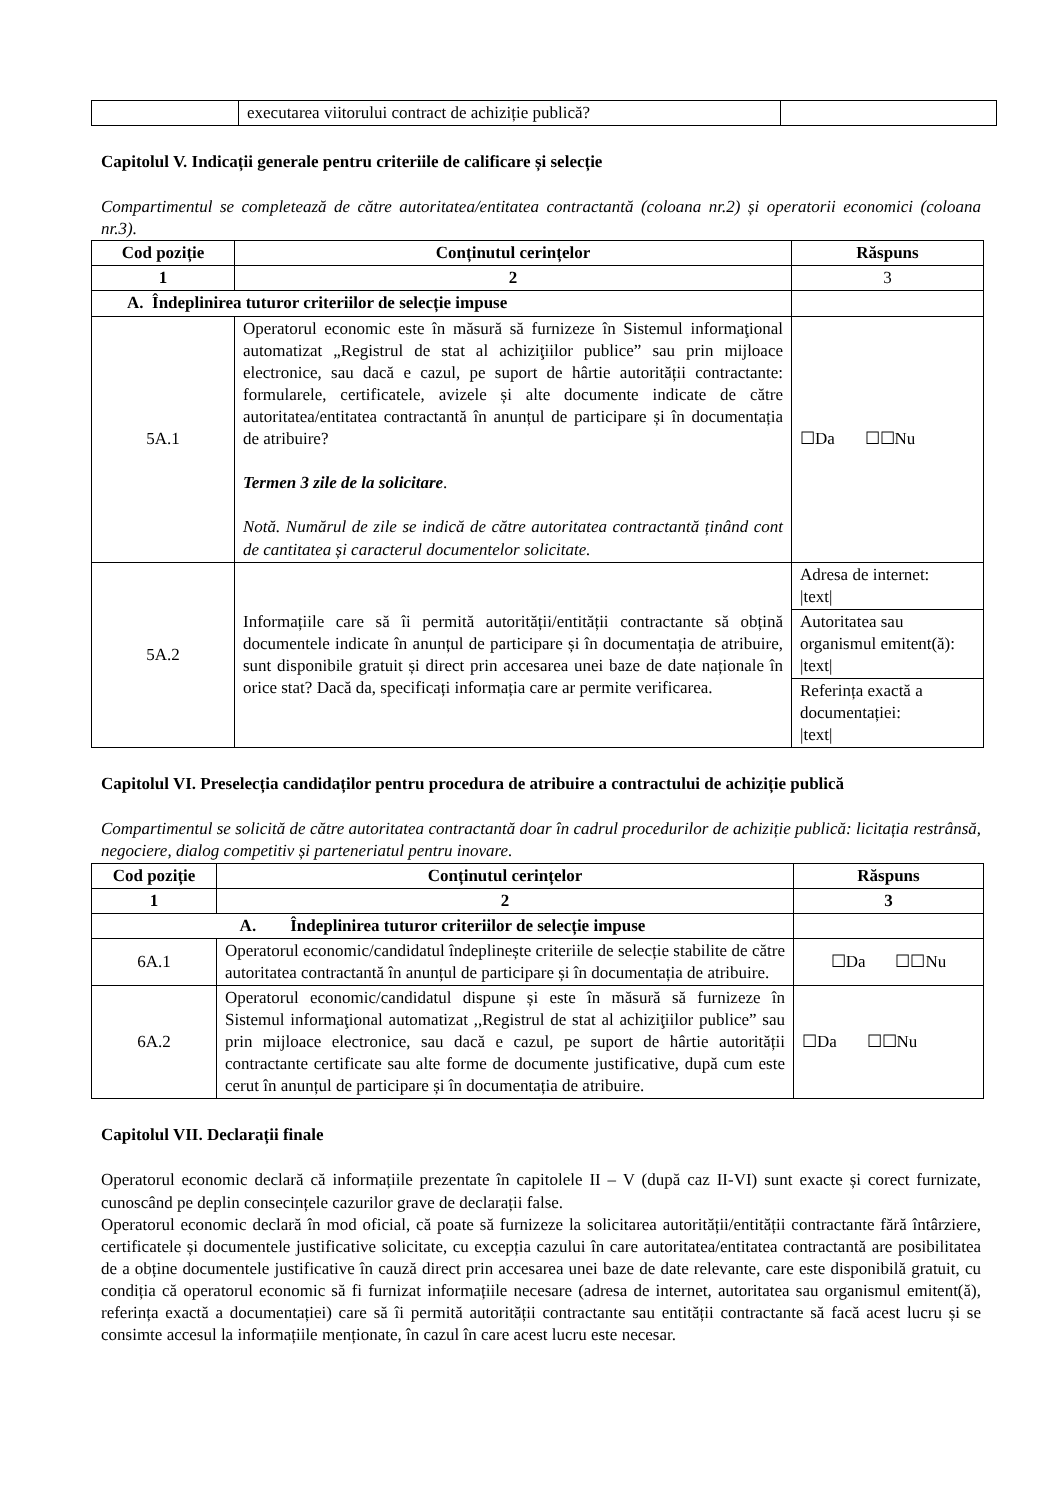| | executarea viitorului contract de achiziție publică? | |
Capitolul V. Indicații generale pentru criteriile de calificare și selecție
Compartimentul se completează de către autoritatea/entitatea contractantă (coloana nr.2) și operatorii economici (coloana nr.3).
| Cod poziție | Conținutul cerințelor | Răspuns |
| --- | --- | --- |
| 1 | 2 | 3 |
| A. Îndeplinirea tuturor criteriilor de selecție impuse | | |
| 5A.1 | Operatorul economic este în măsură să furnizeze în Sistemul informaţional automatizat „Registrul de stat al achiziţiilor publice” sau prin mijloace electronice, sau dacă e cazul, pe suport de hârtie autorității contractante: formularele, certificatele, avizele și alte documente indicate de către autoritatea/entitatea contractantă în anunțul de participare și în documentația de atribuire? Termen 3 zile de la solicitare . Notă. Numărul de zile se indică de către autoritatea contractantă ținând cont de cantitatea și caracterul documentelor solicitate. | ☐Da ☐☐Nu |
| 5A.2 | Informațiile care să îi permită autorității/entității contractante să obțină documentele indicate în anunțul de participare și în documentația de atribuire, sunt disponibile gratuit și direct prin accesarea unei baze de date naționale în orice stat? Dacă da, specificați informația care ar permite verificarea. | Adresa de internet: /text/ |
| | | Autoritatea sau organismul emitent(ă): /text/ |
| | | Referința exactă a documentației: /text/ |
Capitolul VI. Preselecția candidaților pentru procedura de atribuire a contractului de achiziție publică
Compartimentul se solicită de către autoritatea contractantă doar în cadrul procedurilor de achiziție publică: licitația restrânsă, negociere, dialog competitiv și parteneriatul pentru inovare.
| Cod poziție | Conținutul cerințelor | Răspuns |
| --- | --- | --- |
| 1 | 2 | 3 |
| A. Îndeplinirea tuturor criteriilor de selecție impuse | | |
| 6A.1 | Operatorul economic/candidatul îndeplinește criteriile de selecție stabilite de către autoritatea contractantă în anunțul de participare și în documentația de atribuire. | ☐Da ☐☐Nu |
| 6A.2 | Operatorul economic/candidatul dispune și este în măsură să furnizeze în Sistemul informaţional automatizat ,,Registrul de stat al achiziţiilor publice” sau prin mijloace electronice, sau dacă e cazul, pe suport de hârtie autorității contractante certificate sau alte forme de documente justificative, după cum este cerut în anunțul de participare și în documentația de atribuire. | ☐Da ☐☐Nu |
Capitolul VII. Declarații finale
Operatorul economic declară că informațiile prezentate în capitolele II – V (după caz II-VI) sunt exacte și corect furnizate, cunoscând pe deplin consecințele cazurilor grave de declarații false.
Operatorul economic declară în mod oficial, că poate să furnizeze la solicitarea autorității/entității contractante fără întârziere, certificatele și documentele justificative solicitate, cu excepția cazului în care autoritatea/entitatea contractantă are posibilitatea de a obține documentele justificative în cauză direct prin accesarea unei baze de date relevante, care este disponibilă gratuit, cu condiția că operatorul economic să fi furnizat informațiile necesare (adresa de internet, autoritatea sau organismul emitent(ă), referința exactă a documentației) care să îi permită autorității contractante sau entității contractante să facă acest lucru și se consimte accesul la informațiile menționate, în cazul în care acest lucru este necesar.